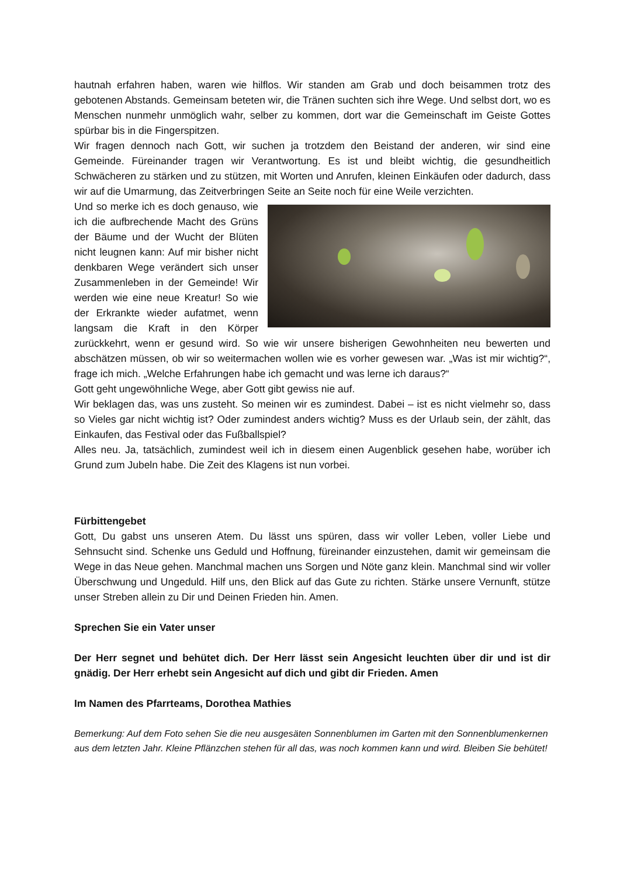hautnah erfahren haben, waren wie hilflos. Wir standen am Grab und doch beisammen trotz des gebotenen Abstands. Gemeinsam beteten wir, die Tränen suchten sich ihre Wege. Und selbst dort, wo es Menschen nunmehr unmöglich wahr, selber zu kommen, dort war die Gemeinschaft im Geiste Gottes spürbar bis in die Fingerspitzen.
Wir fragen dennoch nach Gott, wir suchen ja trotzdem den Beistand der anderen, wir sind eine Gemeinde. Füreinander tragen wir Verantwortung. Es ist und bleibt wichtig, die gesundheitlich Schwächeren zu stärken und zu stützen, mit Worten und Anrufen, kleinen Einkäufen oder dadurch, dass wir auf die Umarmung, das Zeitverbringen Seite an Seite noch für eine Weile verzichten.
Und so merke ich es doch genauso, wie ich die aufbrechende Macht des Grüns der Bäume und der Wucht der Blüten nicht leugnen kann: Auf mir bisher nicht denkbaren Wege verändert sich unser Zusammenleben in der Gemeinde! Wir werden wie eine neue Kreatur! So wie der Erkrankte wieder aufatmet, wenn langsam die Kraft in den Körper zurückkehrt, wenn er gesund wird. So wie wir unsere bisherigen Gewohnheiten neu bewerten und abschätzen müssen, ob wir so weitermachen wollen wie es vorher gewesen war. „Was ist mir wichtig?“, frage ich mich. „Welche Erfahrungen habe ich gemacht und was lerne ich daraus?“
Gott geht ungewöhnliche Wege, aber Gott gibt gewiss nie auf.
Wir beklagen das, was uns zusteht. So meinen wir es zumindest. Dabei – ist es nicht vielmehr so, dass so Vieles gar nicht wichtig ist? Oder zumindest anders wichtig? Muss es der Urlaub sein, der zählt, das Einkaufen, das Festival oder das Fußballspiel?
Alles neu. Ja, tatsächlich, zumindest weil ich in diesem einen Augenblick gesehen habe, worüber ich Grund zum Jubeln habe. Die Zeit des Klagens ist nun vorbei.
Fürbittengebet
Gott, Du gabst uns unseren Atem. Du lässt uns spüren, dass wir voller Leben, voller Liebe und Sehnsucht sind. Schenke uns Geduld und Hoffnung, füreinander einzustehen, damit wir gemeinsam die Wege in das Neue gehen. Manchmal machen uns Sorgen und Nöte ganz klein. Manchmal sind wir voller Überschwung und Ungeduld. Hilf uns, den Blick auf das Gute zu richten. Stärke unsere Vernunft, stütze unser Streben allein zu Dir und Deinen Frieden hin. Amen.
Sprechen Sie ein Vater unser
Der Herr segnet und behütet dich. Der Herr lässt sein Angesicht leuchten über dir und ist dir gnädig. Der Herr erhebt sein Angesicht auf dich und gibt dir Frieden. Amen
Im Namen des Pfarrteams, Dorothea Mathies
Bemerkung: Auf dem Foto sehen Sie die neu ausgesäten Sonnenblumen im Garten mit den Sonnenblumenkernen aus dem letzten Jahr. Kleine Pflänzchen stehen für all das, was noch kommen kann und wird. Bleiben Sie behütet!